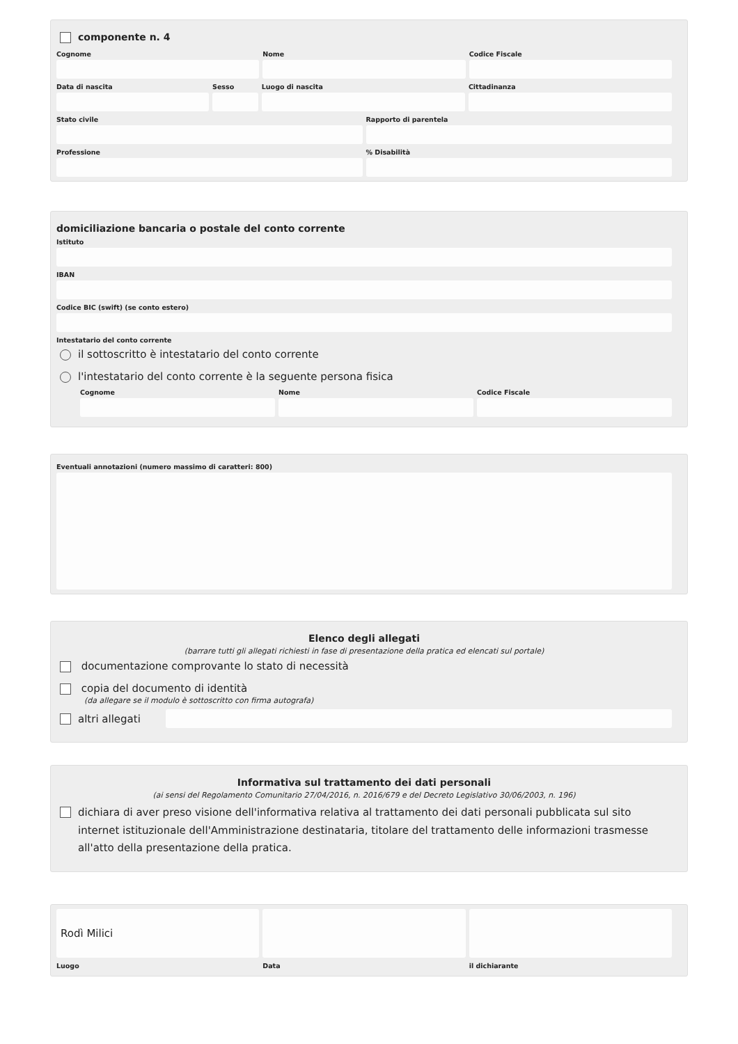componente n. 4
Cognome Nome Codice Fiscale
Data di nascita Sesso Luogo di nascita Cittadinanza
Stato civile Rapporto di parentela
Professione % Disabilità
domiciliazione bancaria o postale del conto corrente
Istituto
IBAN
Codice BIC (swift) (se conto estero)
Intestatario del conto corrente
il sottoscritto è intestatario del conto corrente
l'intestatario del conto corrente è la seguente persona fisica
Cognome Nome Codice Fiscale
Eventuali annotazioni (numero massimo di caratteri: 800)
Elenco degli allegati
(barrare tutti gli allegati richiesti in fase di presentazione della pratica ed elencati sul portale)
documentazione comprovante lo stato di necessità
copia del documento di identità
(da allegare se il modulo è sottoscritto con firma autografa)
altri allegati
Informativa sul trattamento dei dati personali
(ai sensi del Regolamento Comunitario 27/04/2016, n. 2016/679 e del Decreto Legislativo 30/06/2003, n. 196)
dichiara di aver preso visione dell'informativa relativa al trattamento dei dati personali pubblicata sul sito internet istituzionale dell'Amministrazione destinataria, titolare del trattamento delle informazioni trasmesse all'atto della presentazione della pratica.
Rodì Milici
Luogo
Data il dichiarante